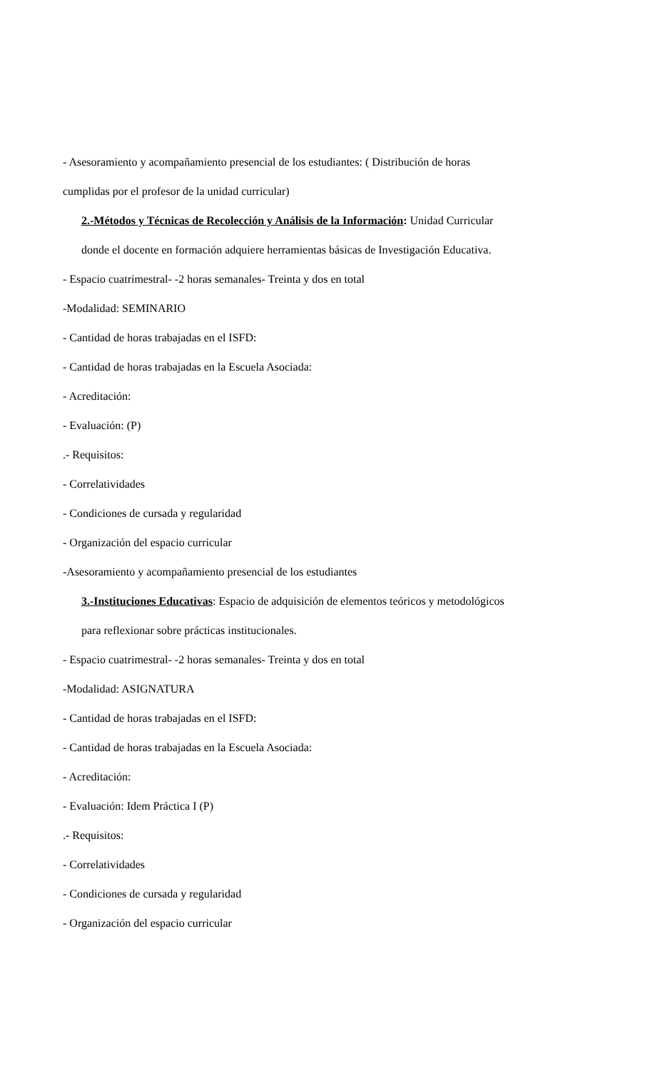- Asesoramiento y acompañamiento presencial de los estudiantes: ( Distribución de horas cumplidas por el profesor de la unidad curricular)
2.-Métodos y Técnicas de Recolección y Análisis de la Información: Unidad Curricular donde el docente en formación adquiere herramientas básicas de Investigación Educativa.
- Espacio cuatrimestral- -2 horas semanales- Treinta y dos en total
-Modalidad: SEMINARIO
- Cantidad de horas trabajadas en el ISFD:
- Cantidad de horas trabajadas en la Escuela Asociada:
- Acreditación:
- Evaluación: (P)
.- Requisitos:
- Correlatividades
- Condiciones de cursada y regularidad
- Organización del espacio curricular
-Asesoramiento y acompañamiento presencial de los estudiantes
3.-Instituciones Educativas: Espacio de adquisición de elementos teóricos y metodológicos para reflexionar sobre prácticas institucionales.
- Espacio cuatrimestral- -2 horas semanales- Treinta y dos en total
-Modalidad: ASIGNATURA
- Cantidad de horas trabajadas en el ISFD:
- Cantidad de horas trabajadas en la Escuela Asociada:
- Acreditación:
- Evaluación: Idem Práctica I (P)
.- Requisitos:
- Correlatividades
- Condiciones de cursada y regularidad
- Organización del espacio curricular